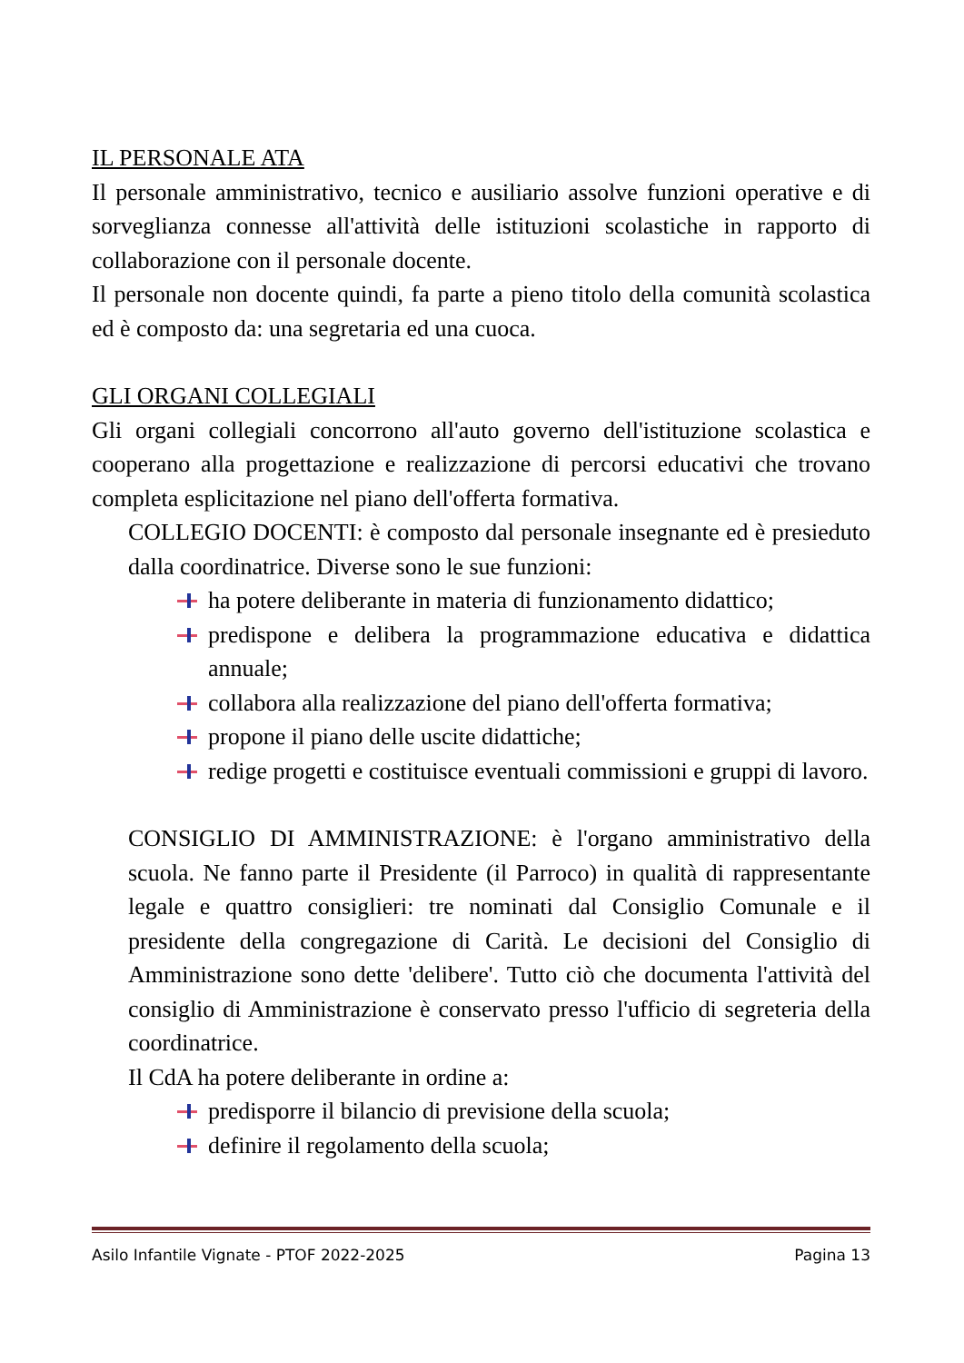IL PERSONALE ATA
Il personale amministrativo, tecnico e ausiliario assolve funzioni operative e di sorveglianza connesse all'attività delle istituzioni scolastiche in rapporto di collaborazione con il personale docente.
Il personale non docente quindi, fa parte a pieno titolo della comunità scolastica ed è composto da: una segretaria ed una cuoca.
GLI ORGANI COLLEGIALI
Gli organi collegiali concorrono all'auto governo dell'istituzione scolastica e cooperano alla progettazione e realizzazione di percorsi educativi che trovano completa esplicitazione nel piano dell'offerta formativa.
COLLEGIO DOCENTI: è composto dal personale insegnante ed è presieduto dalla coordinatrice. Diverse sono le sue funzioni:
ha potere deliberante in materia di funzionamento didattico;
predispone e delibera la programmazione educativa e didattica annuale;
collabora alla realizzazione del piano dell'offerta formativa;
propone il piano delle uscite didattiche;
redige progetti e costituisce eventuali commissioni e gruppi di lavoro.
CONSIGLIO DI AMMINISTRAZIONE: è l'organo amministrativo della scuola. Ne fanno parte il Presidente (il Parroco) in qualità di rappresentante legale e quattro consiglieri: tre nominati dal Consiglio Comunale e il presidente della congregazione di Carità. Le decisioni del Consiglio di Amministrazione sono dette 'delibere'. Tutto ciò che documenta l'attività del consiglio di Amministrazione è conservato presso l'ufficio di segreteria della coordinatrice.
Il CdA ha potere deliberante in ordine a:
predisporre il bilancio di previsione della scuola;
definire il regolamento della scuola;
Asilo Infantile Vignate - PTOF 2022-2025 Pagina 13